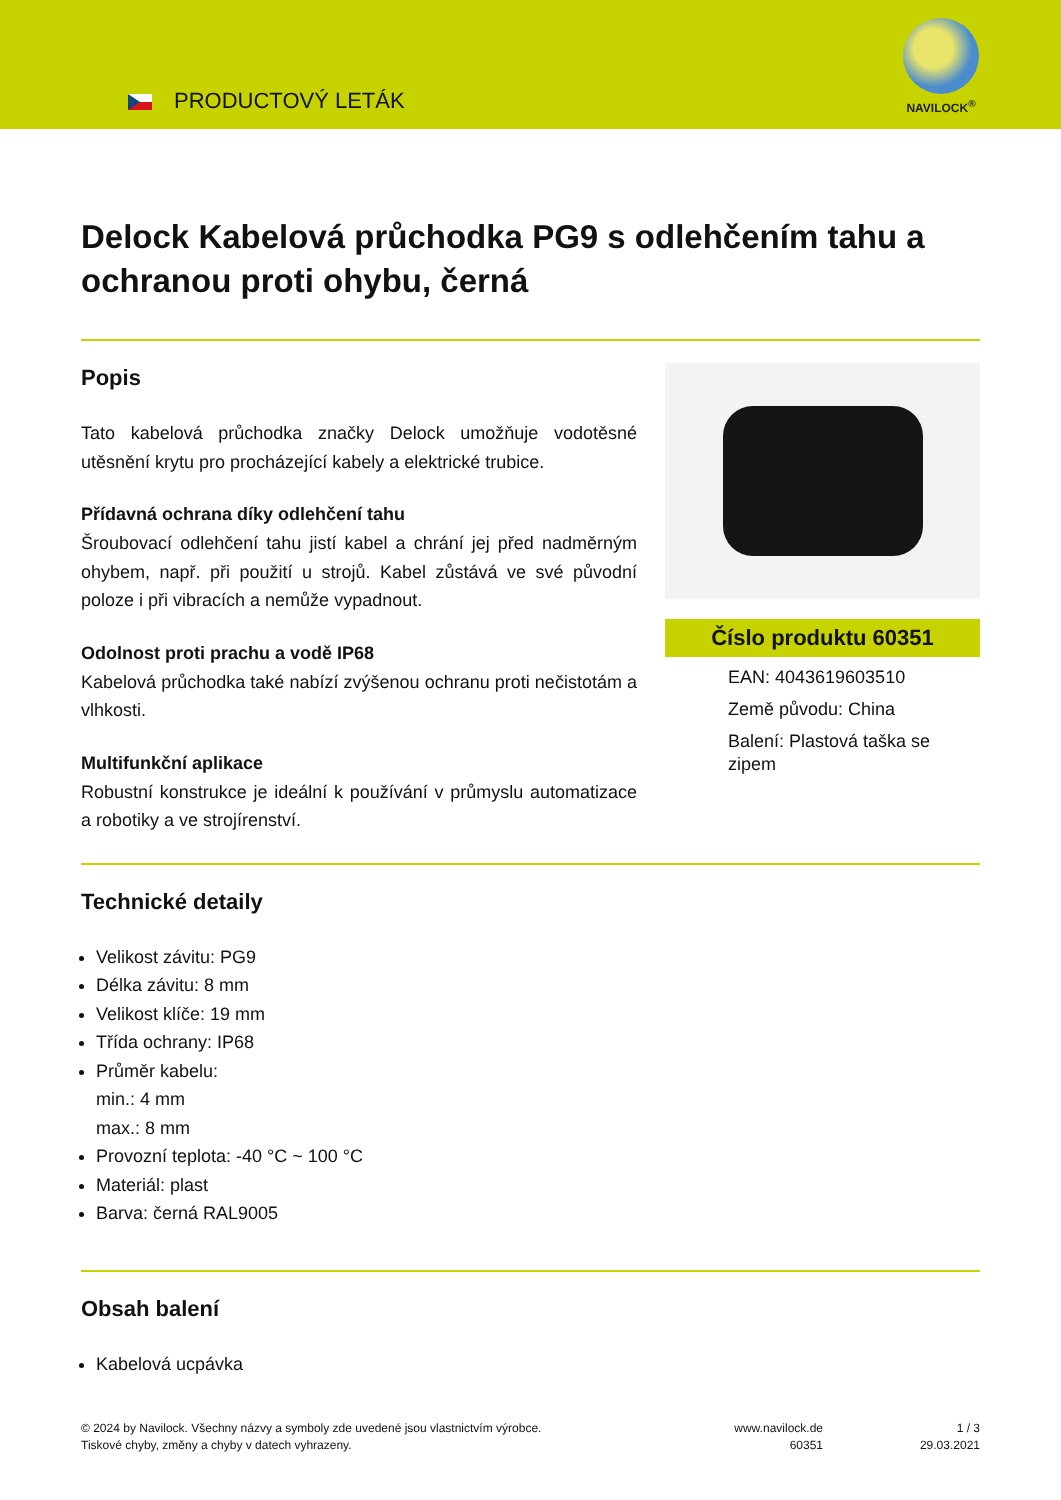PRODUCTOVÝ LETÁK
NAVILOCK<sup>®</sup>
Delock Kabelová průchodka PG9 s odlehčením tahu a ochranou proti ohybu, černá
Popis
Tato kabelová průchodka značky Delock umožňuje vodotěsné utěsnění krytu pro procházející kabely a elektrické trubice.
Přídavná ochrana díky odlehčení tahu
Šroubovací odlehčení tahu jistí kabel a chrání jej před nadměrným ohybem, např. při použití u strojů. Kabel zůstává ve své původní poloze i při vibracích a nemůže vypadnout.
Odolnost proti prachu a vodě IP68
Kabelová průchodka také nabízí zvýšenou ochranu proti nečistotám a vlhkosti.
Multifunkční aplikace
Robustní konstrukce je ideální k používání v průmyslu automatizace a robotiky a ve strojírenství.
Číslo produktu 60351
EAN: 4043619603510
Země původu: China
Balení: Plastová taška se zipem
Technické detaily
Velikost závitu: PG9
Délka závitu: 8 mm
Velikost klíče: 19 mm
Třída ochrany: IP68
Průměr kabelu:
min.: 4 mm
max.: 8 mm
Provozní teplota: -40 °C ~ 100 °C
Materiál: plast
Barva: černá RAL9005
Obsah balení
Kabelová ucpávka
© 2024 by Navilock. Všechny názvy a symboly zde uvedené jsou vlastnictvím výrobce.
Tiskové chyby, změny a chyby v datech vyhrazeny.
www.navilock.de
60351
1 / 3
29.03.2021